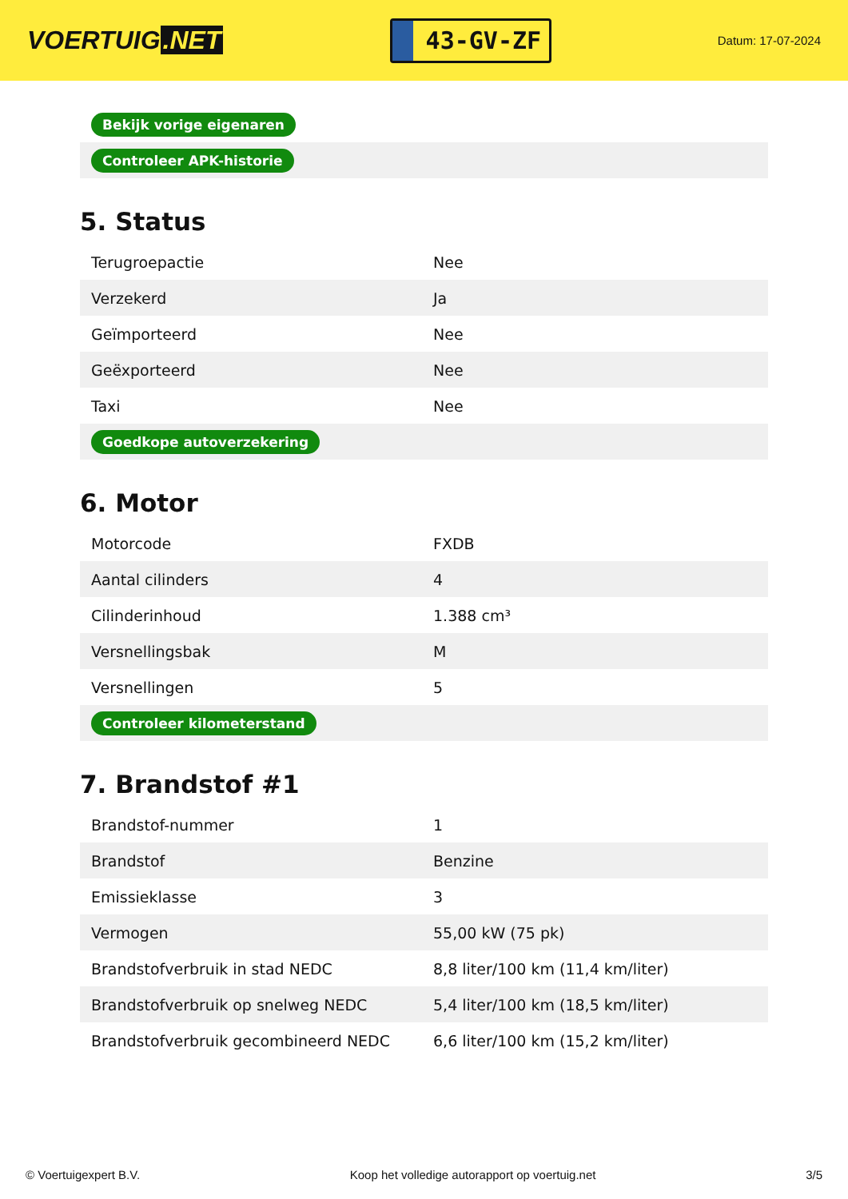VOERTUIG.NET
43-GV-ZF
Datum: 17-07-2024
| Bekijk vorige eigenaren |
| Controleer APK-historie |
5. Status
| Terugroepactie | Nee |
| Verzekerd | Ja |
| Geïmporteerd | Nee |
| Geëxporteerd | Nee |
| Taxi | Nee |
| Goedkope autoverzekering | |
6. Motor
| Motorcode | FXDB |
| Aantal cilinders | 4 |
| Cilinderinhoud | 1.388 cm³ |
| Versnellingsbak | M |
| Versnellingen | 5 |
| Controleer kilometerstand | |
7. Brandstof #1
| Brandstof-nummer | 1 |
| Brandstof | Benzine |
| Emissieklasse | 3 |
| Vermogen | 55,00 kW (75 pk) |
| Brandstofverbruik in stad NEDC | 8,8 liter/100 km (11,4 km/liter) |
| Brandstofverbruik op snelweg NEDC | 5,4 liter/100 km (18,5 km/liter) |
| Brandstofverbruik gecombineerd NEDC | 6,6 liter/100 km (15,2 km/liter) |
© Voertuigexpert B.V. Koop het volledige autorapport op voertuig.net 3/5